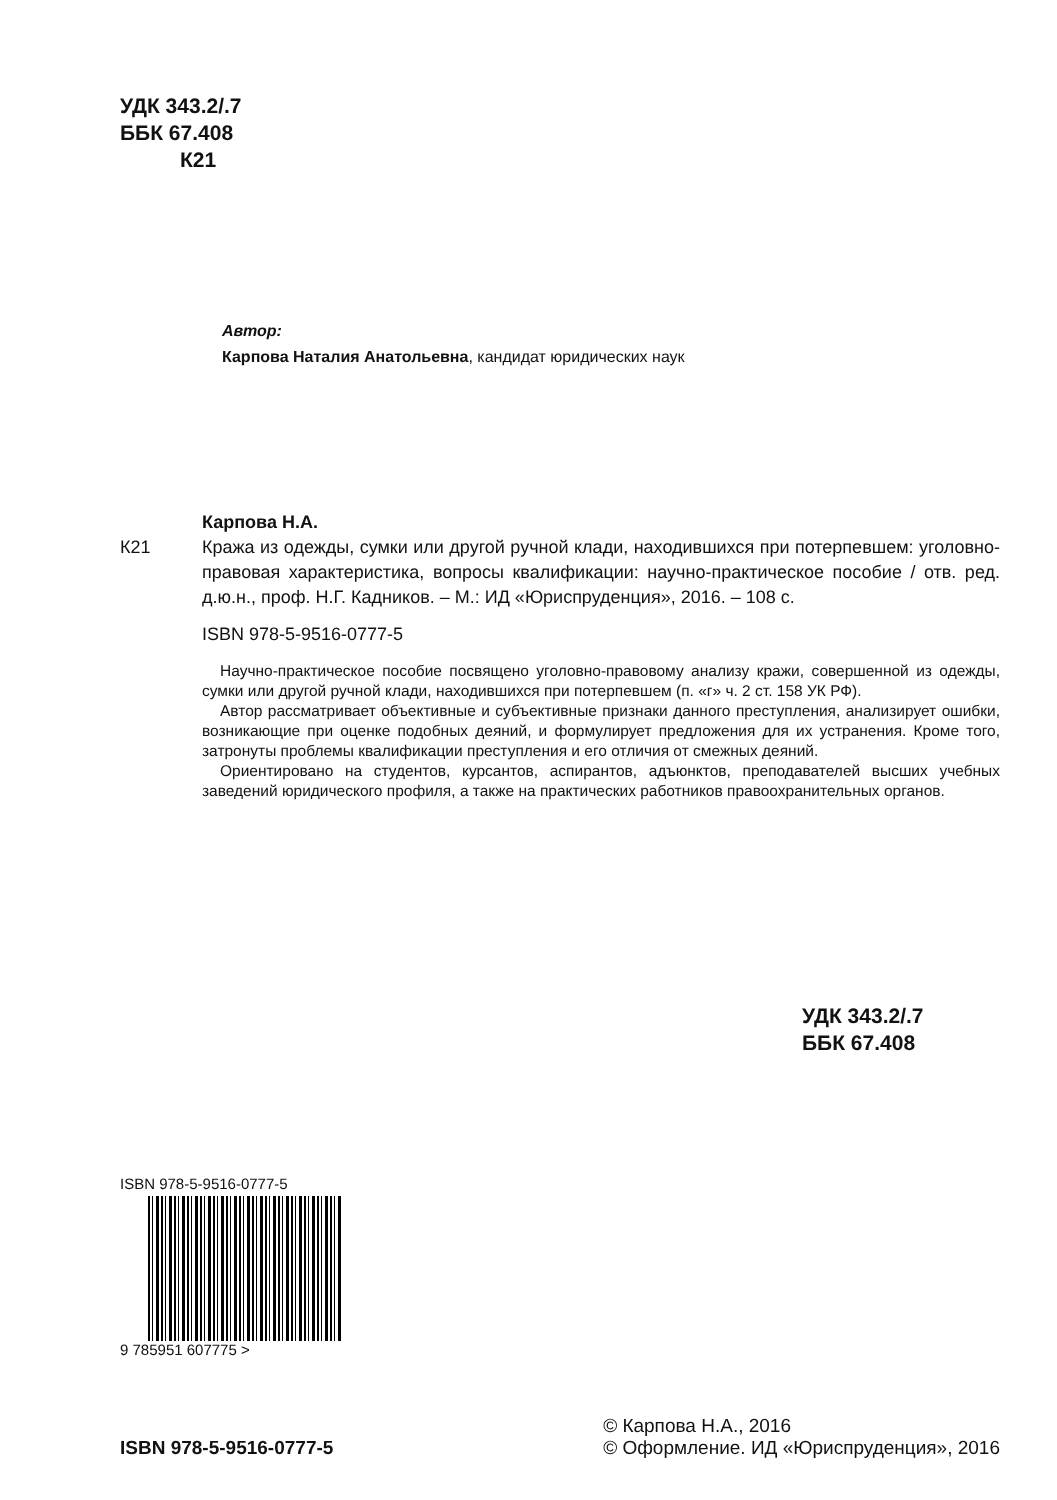УДК 343.2/.7
ББК 67.408
К21
Автор:
Карпова Наталия Анатольевна, кандидат юридических наук
Карпова Н.А.
К21 Кража из одежды, сумки или другой ручной клади, находившихся при потерпевшем: уголовно-правовая характеристика, вопросы квалификации: научно-практическое пособие / отв. ред. д.ю.н., проф. Н.Г. Кадников. – М.: ИД «Юриспруденция», 2016. – 108 с.
ISBN 978-5-9516-0777-5
Научно-практическое пособие посвящено уголовно-правовому анализу кражи, совершенной из одежды, сумки или другой ручной клади, находившихся при потерпевшем (п. «г» ч. 2 ст. 158 УК РФ).
Автор рассматривает объективные и субъективные признаки данного преступления, анализирует ошибки, возникающие при оценке подобных деяний, и формулирует предложения для их устранения. Кроме того, затронуты проблемы квалификации преступления и его отличия от смежных деяний.
Ориентировано на студентов, курсантов, аспирантов, адъюнктов, преподавателей высших учебных заведений юридического профиля, а также на практических работников правоохранительных органов.
УДК 343.2/.7
ББК 67.408
ISBN 978-5-9516-0777-5
9 785951 607775 >
ISBN 978-5-9516-0777-5
© Карпова Н.А., 2016
© Оформление. ИД «Юриспруденция», 2016